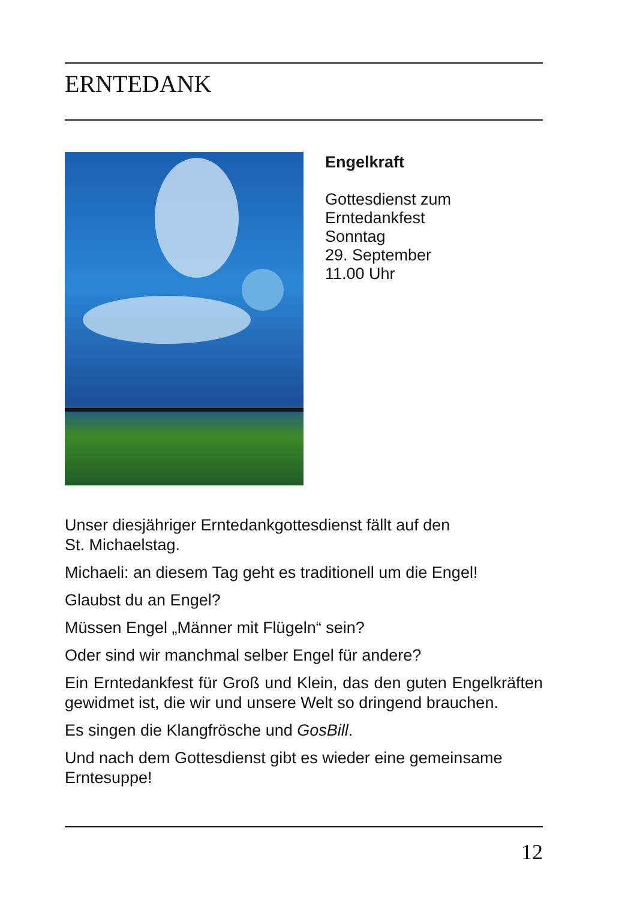ERNTEDANK
Engelkraft
Gottesdienst zum
Erntedankfest
Sonntag
29. September
11.00 Uhr
Unser diesjähriger Erntedankgottesdienst fällt auf den
St. Michaelstag.
Michaeli: an diesem Tag geht es traditionell um die Engel!
Glaubst du an Engel?
Müssen Engel „Männer mit Flügeln“ sein?
Oder sind wir manchmal selber Engel für andere?
Ein Erntedankfest für Groß und Klein, das den guten Engelkräften gewidmet ist, die wir und unsere Welt so dringend brauchen.
Es singen die Klangfrösche und GosBill.
Und nach dem Gottesdienst gibt es wieder eine gemeinsame Erntesuppe!
12